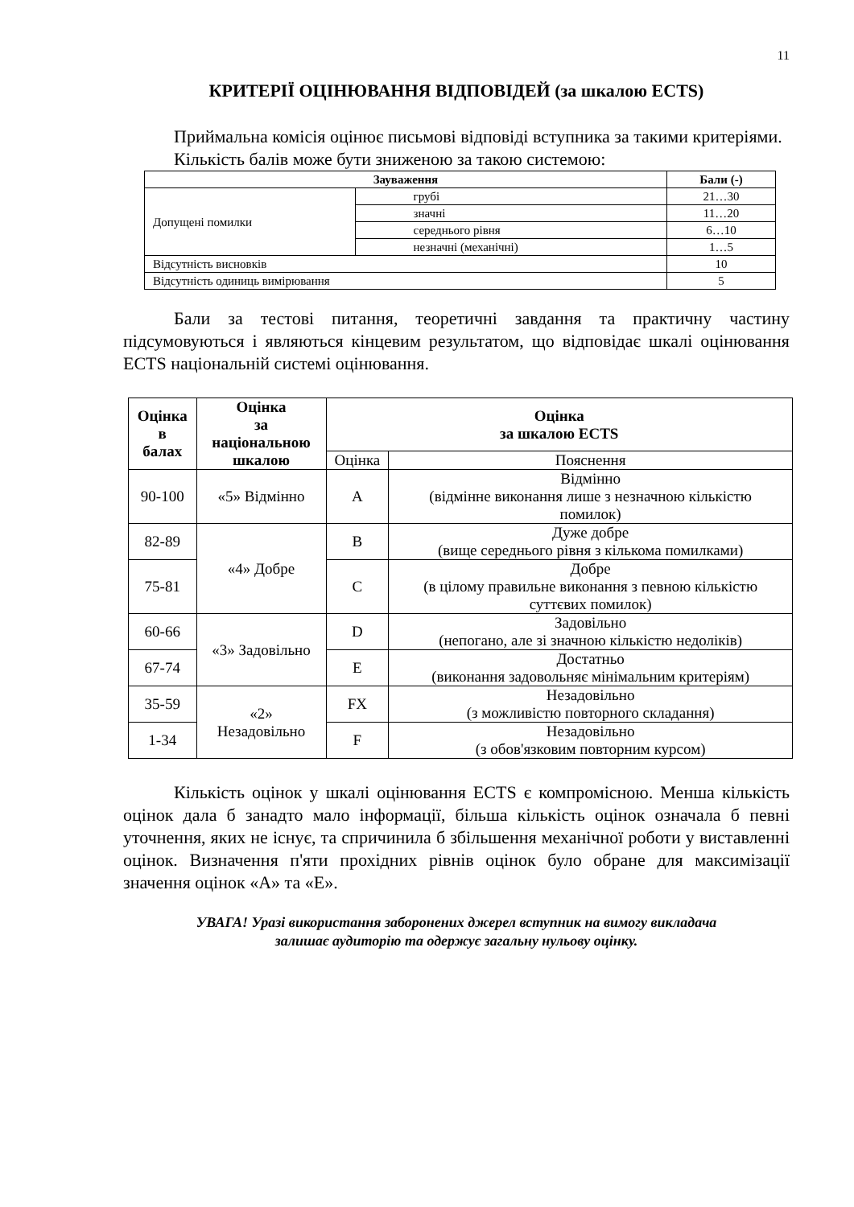11
КРИТЕРІЇ ОЦІНЮВАННЯ ВІДПОВІДЕЙ (за шкалою ECTS)
Приймальна комісія оцінює письмові відповіді вступника за такими критеріями.
Кількість балів може бути зниженою за такою системою:
| Зауваження | | Бали (-) |
| --- | --- | --- |
| Допущені помилки | грубі | 21…30 |
| | значні | 11…20 |
| | середнього рівня | 6…10 |
| | незначні (механічні) | 1…5 |
| Відсутність висновків | | 10 |
| Відсутність одиниць вимірювання | | 5 |
Бали за тестові питання, теоретичні завдання та практичну частину підсумовуються і являються кінцевим результатом, що відповідає шкалі оцінювання ECTS національній системі оцінювання.
| Оцінка в балах | Оцінка за національною шкалою | Оцінка за шкалою ECTS | |
| --- | --- | --- | --- |
| | | Оцінка | Пояснення |
| 90-100 | «5» Відмінно | A | Відмінно (відмінне виконання лише з незначною кількістю помилок) |
| 82-89 | «4» Добре | B | Дуже добре (вище середнього рівня з кількома помилками) |
| 75-81 | | C | Добре (в цілому правильне виконання з певною кількістю суттєвих помилок) |
| 60-66 | «3» Задовільно | D | Задовільно (непогано, але зі значною кількістю недоліків) |
| 67-74 | | E | Достатньо (виконання задовольняє мінімальним критеріям) |
| 35-59 | «2» Незадовільно | FX | Незадовільно (з можливістю повторного складання) |
| 1-34 | | F | Незадовільно (з обов'язковим повторним курсом) |
Кількість оцінок у шкалі оцінювання ECTS є компромісною. Менша кількість оцінок дала б занадто мало інформації, більша кількість оцінок означала б певні уточнення, яких не існує, та спричинила б збільшення механічної роботи у виставленні оцінок. Визначення п'яти прохідних рівнів оцінок було обране для максимізації значення оцінок «A» та «E».
УВАГА! Уразі використання заборонених джерел вступник на вимогу викладача
залишає аудиторію та одержує загальну нульову оцінку.